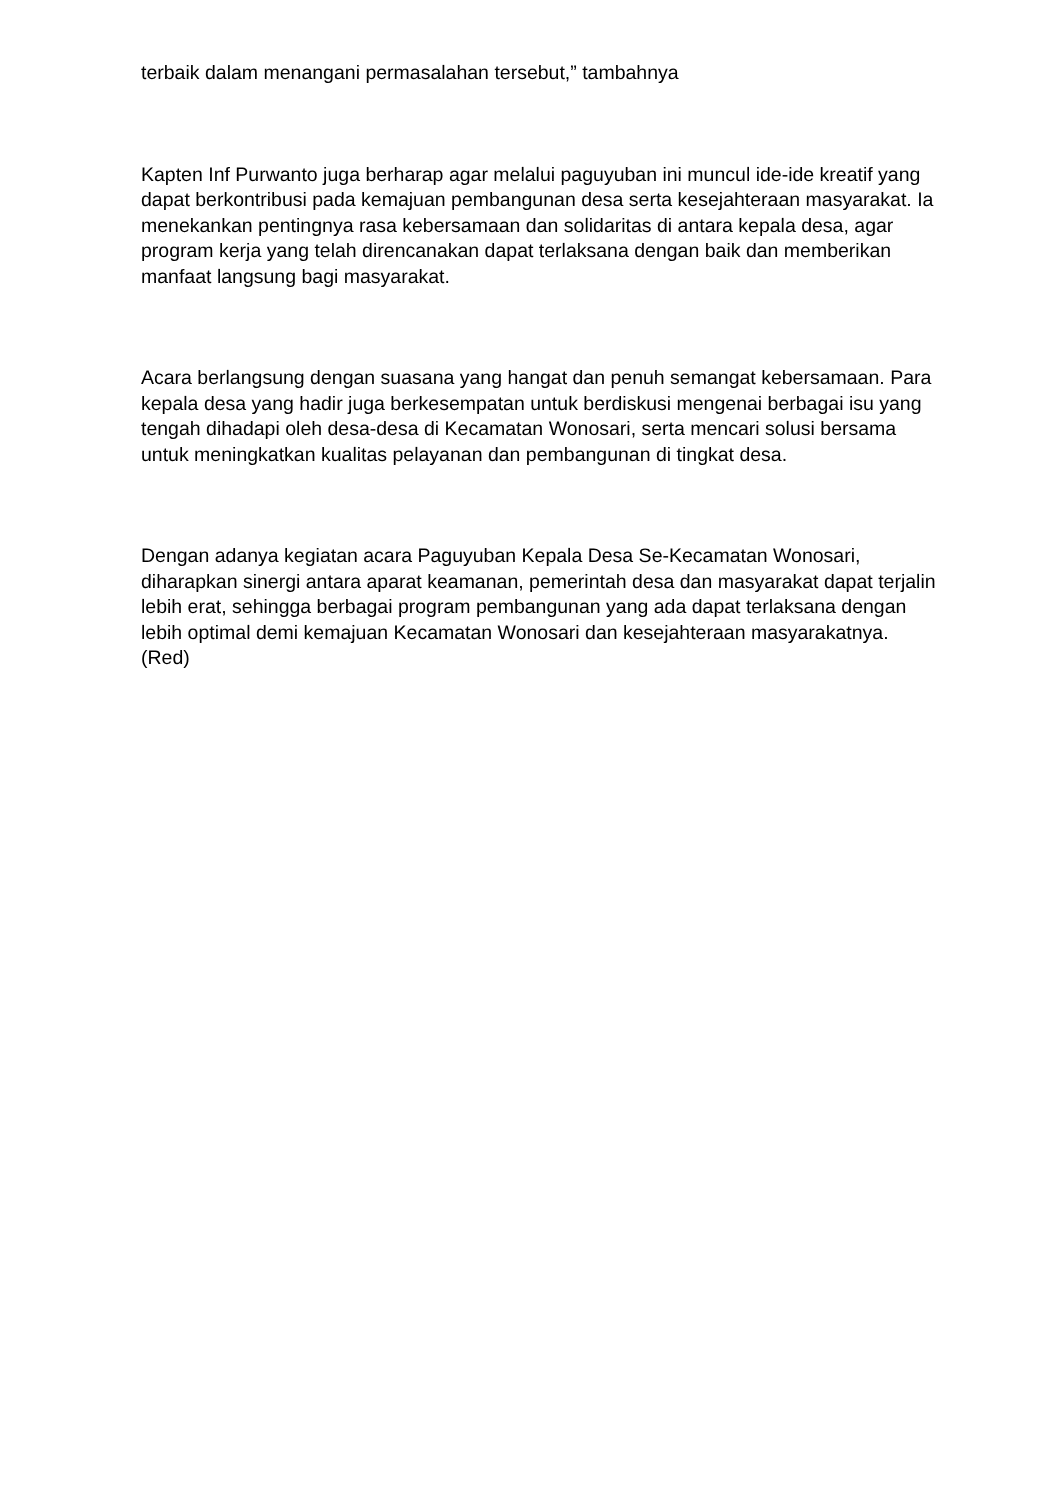terbaik dalam menangani permasalahan tersebut,” tambahnya
Kapten Inf Purwanto juga berharap agar melalui paguyuban ini muncul ide-ide kreatif yang dapat berkontribusi pada kemajuan pembangunan desa serta kesejahteraan masyarakat. Ia menekankan pentingnya rasa kebersamaan dan solidaritas di antara kepala desa, agar program kerja yang telah direncanakan dapat terlaksana dengan baik dan memberikan manfaat langsung bagi masyarakat.
Acara berlangsung dengan suasana yang hangat dan penuh semangat kebersamaan. Para kepala desa yang hadir juga berkesempatan untuk berdiskusi mengenai berbagai isu yang tengah dihadapi oleh desa-desa di Kecamatan Wonosari, serta mencari solusi bersama untuk meningkatkan kualitas pelayanan dan pembangunan di tingkat desa.
Dengan adanya kegiatan acara Paguyuban Kepala Desa Se-Kecamatan Wonosari, diharapkan sinergi antara aparat keamanan, pemerintah desa dan masyarakat dapat terjalin lebih erat, sehingga berbagai program pembangunan yang ada dapat terlaksana dengan lebih optimal demi kemajuan Kecamatan Wonosari dan kesejahteraan masyarakatnya. (Red)